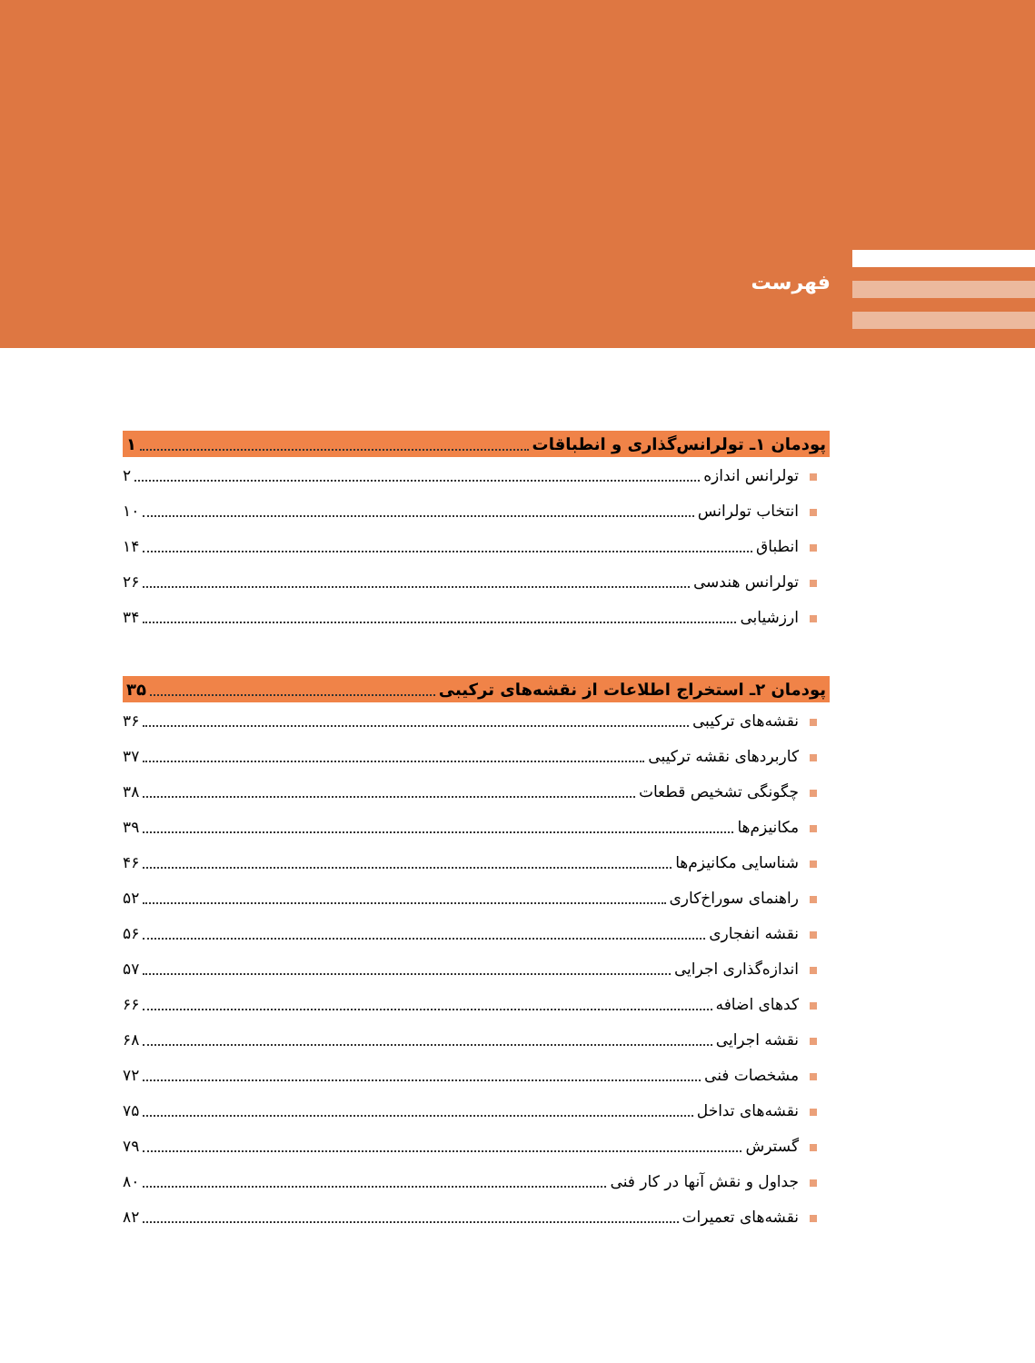فهرست
پودمان ۱ـ تولرانس‌گذاری و انطباقات ۱
تولرانس اندازه ۲
انتخاب تولرانس ۱۰
انطباق ۱۴
تولرانس هندسی ۲۶
ارزشیابی ۳۴
پودمان ۲ـ استخراج اطلاعات از نقشه‌های ترکیبی ۳۵
نقشه‌های ترکیبی ۳۶
کاربردهای نقشه ترکیبی ۳۷
چگونگی تشخیص قطعات ۳۸
مکانیزم‌ها ۳۹
شناسایی مکانیزم‌ها ۴۶
راهنمای سوراخ‌کاری ۵۲
نقشه انفجاری ۵۶
اندازه‌گذاری اجرایی ۵۷
کدهای اضافه ۶۶
نقشه اجرایی ۶۸
مشخصات فنی ۷۲
نقشه‌های تداخل ۷۵
گسترش ۷۹
جداول و نقش آنها در کار فنی ۸۰
نقشه‌های تعمیرات ۸۲